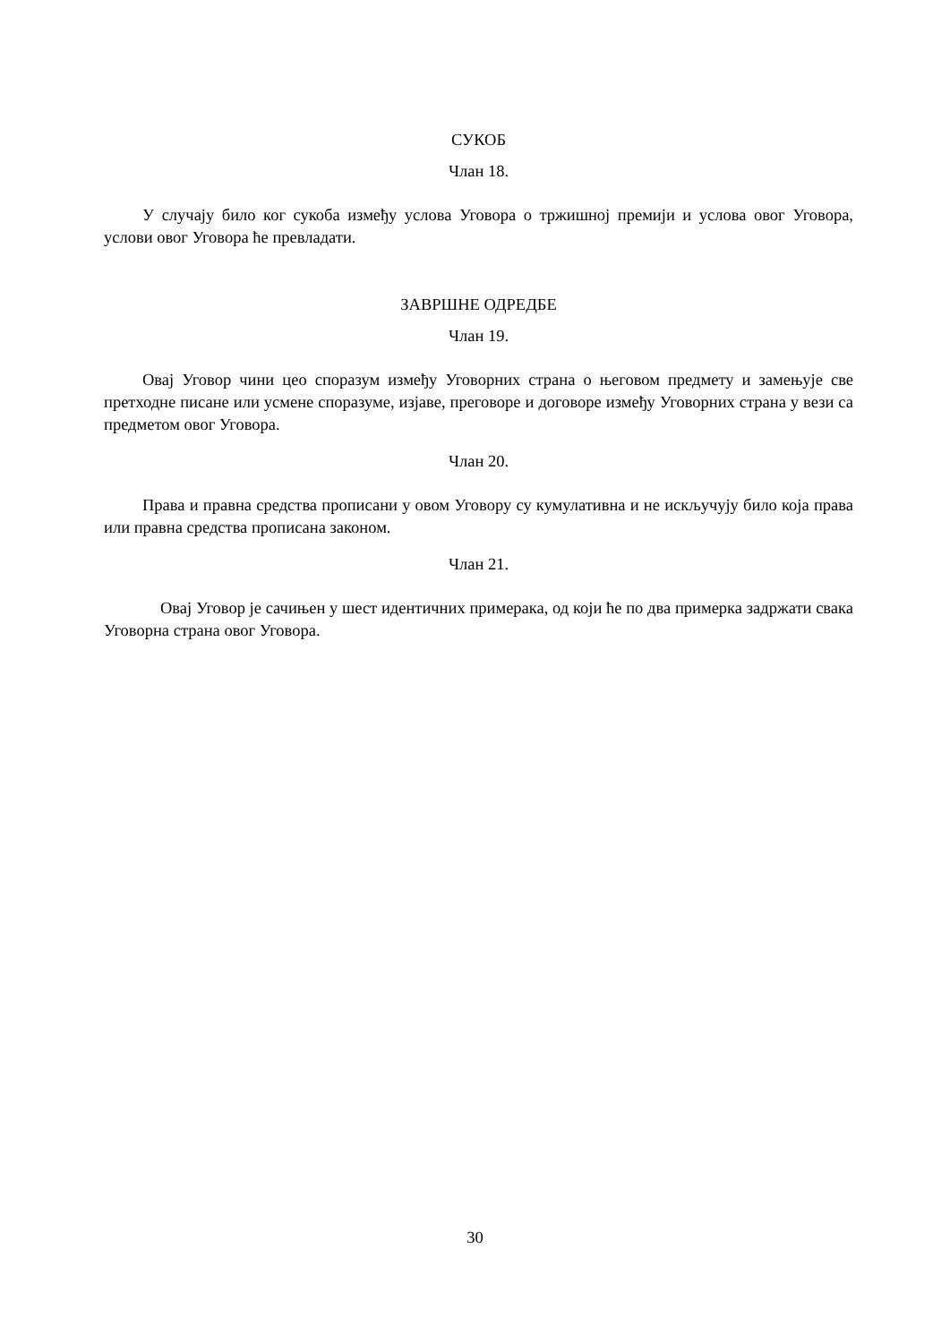СУКОБ
Члан 18.
У случају било ког сукоба између услова Уговора о тржишној премији и услова овог Уговора, услови овог Уговора ће превладати.
ЗАВРШНЕ ОДРЕДБЕ
Члан 19.
Овај Уговор чини цео споразум између Уговорних страна о његовом предмету и замењује све претходне писане или усмене споразуме, изјаве, преговоре и договоре између Уговорних страна у вези са предметом овог Уговора.
Члан 20.
Права и правна средства прописани у овом Уговору су кумулативна и не искључују било која права или правна средства прописана законом.
Члан 21.
Овај Уговор је сачињен у шест идентичних примерака, од који ће по два примерка задржати свака Уговорна страна овог Уговора.
30